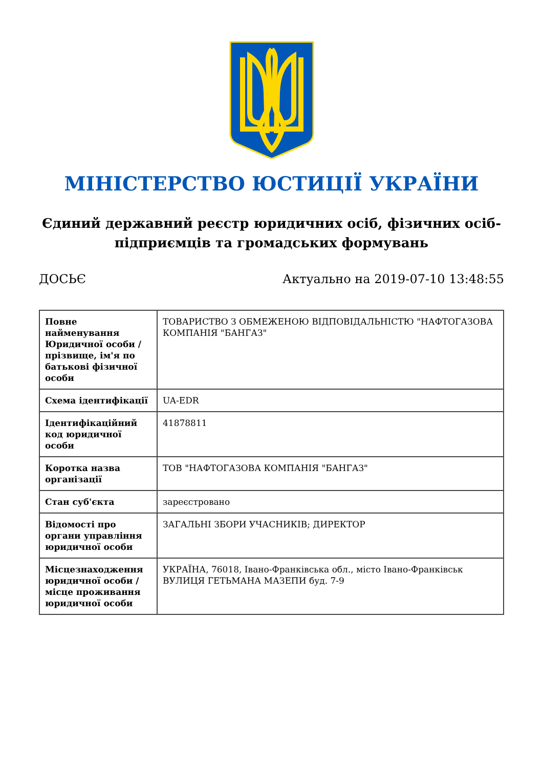МІНІСТЕРСТВО ЮСТИЦІЇ УКРАЇНИ
Єдиний державний реєстр юридичних осіб, фізичних осіб-підприємців та громадських формувань
ДОСЬЄ Актуально на 2019-07-10 13:48:55
| Повне найменування Юридичної особи / прізвище, ім'я по батькові фізичної особи | ТОВАРИСТВО З ОБМЕЖЕНОЮ ВІДПОВІДАЛЬНІСТЮ "НАФТОГАЗОВА КОМПАНІЯ "БАНГАЗ" |
| Схема ідентифікації | UA-EDR |
| Ідентифікаційний код юридичної особи | 41878811 |
| Коротка назва організації | ТОВ "НАФТОГАЗОВА КОМПАНІЯ "БАНГАЗ" |
| Стан суб'єкта | зареєстровано |
| Відомості про органи управління юридичної особи | ЗАГАЛЬНІ ЗБОРИ УЧАСНИКІВ; ДИРЕКТОР |
| Місцезнаходження юридичної особи / місце проживання юридичної особи | УКРАЇНА, 76018, Івано-Франківська обл., місто Івано-Франківськ ВУЛИЦЯ ГЕТЬМАНА МАЗЕПИ буд. 7-9 |